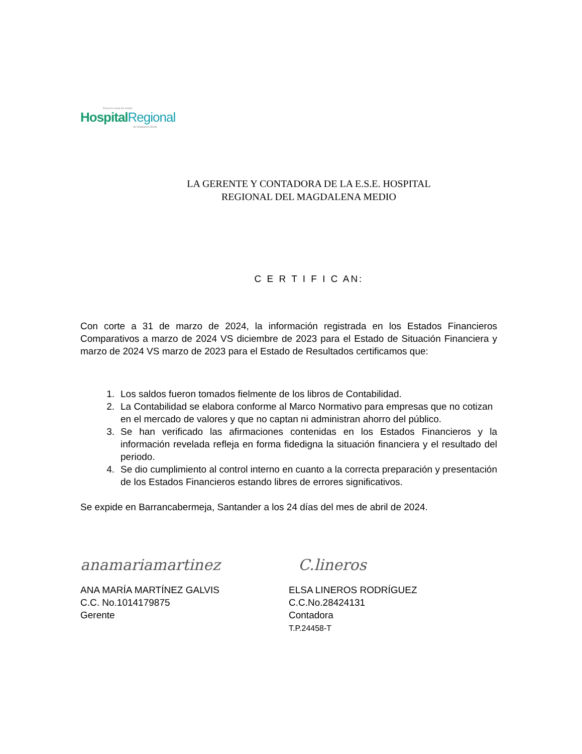Empresa social del estado
Hospital Regional
del Magdalena Medio
LA GERENTE Y CONTADORA DE LA E.S.E. HOSPITAL
REGIONAL DEL MAGDALENA MEDIO
C E R T I F I C AN:
Con corte a 31 de marzo de 2024, la información registrada en los Estados Financieros Comparativos a marzo de 2024 VS diciembre de 2023 para el Estado de Situación Financiera y marzo de 2024 VS marzo de 2023 para el Estado de Resultados certificamos que:
1. Los saldos fueron tomados fielmente de los libros de Contabilidad.
2. La Contabilidad se elabora conforme al Marco Normativo para empresas que no cotizan en el mercado de valores y que no captan ni administran ahorro del público.
3. Se han verificado las afirmaciones contenidas en los Estados Financieros y la información revelada refleja en forma fidedigna la situación financiera y el resultado del periodo.
4. Se dio cumplimiento al control interno en cuanto a la correcta preparación y presentación de los Estados Financieros estando libres de errores significativos.
Se expide en Barrancabermeja, Santander a los 24 días del mes de abril de 2024.
anamariamartinez
ANA MARÍA MARTÍNEZ GALVIS
C.C. No.1014179875
Gerente
C.lineros
ELSA LINEROS RODRÍGUEZ
C.C.No.28424131
Contadora
T.P.24458-T